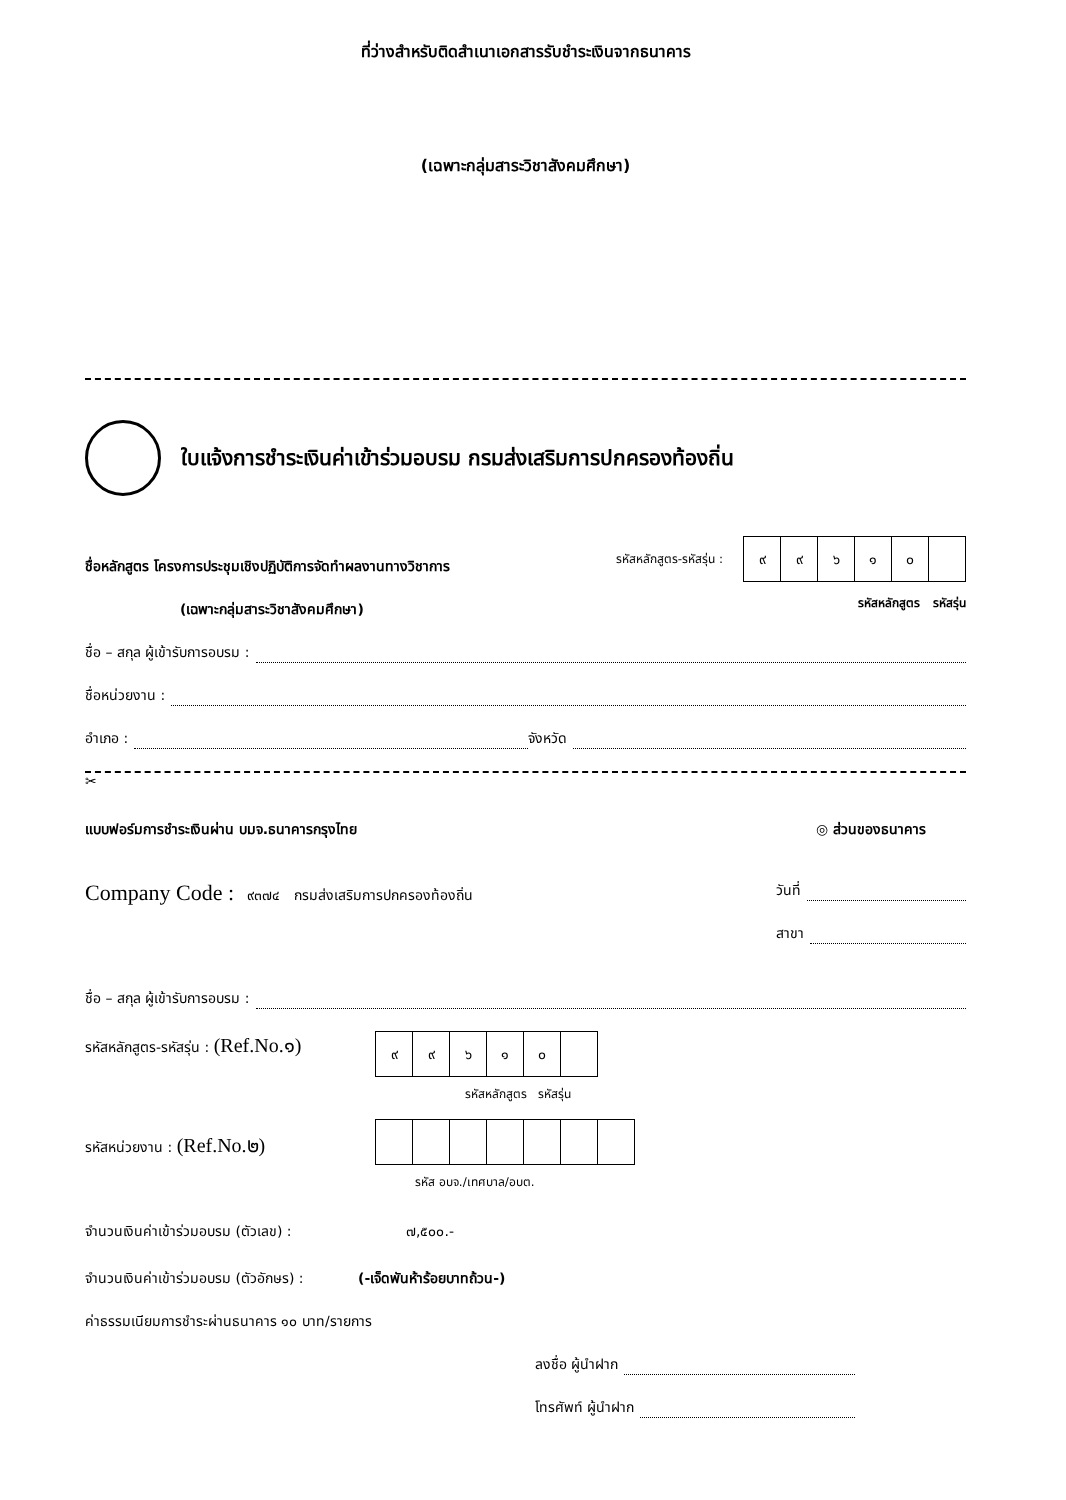ที่ว่างสำหรับติดสำเนาเอกสารรับชำระเงินจากธนาคาร
(เฉพาะกลุ่มสาระวิชาสังคมศึกษา)
ใบแจ้งการชำระเงินค่าเข้าร่วมอบรม กรมส่งเสริมการปกครองท้องถิ่น
ชื่อหลักสูตร โครงการประชุมเชิงปฏิบัติการจัดทำผลงานทางวิชาการ
(เฉพาะกลุ่มสาระวิชาสังคมศึกษา)
รหัสหลักสูตร-รหัสรุ่น :
| ๙ | ๙ | ๖ | ๑ | ๐ | |
รหัสหลักสูตร รหัสรุ่น
ชื่อ – สกุล ผู้เข้ารับการอบรม :
ชื่อหน่วยงาน :
อำเภอ : จังหวัด
✂
แบบฟอร์มการชำระเงินผ่าน บมจ.ธนาคารกรุงไทย ◎ ส่วนของธนาคาร
Company Code : ๙๓๗๔ กรมส่งเสริมการปกครองท้องถิ่น
วันที่
สาขา
ชื่อ – สกุล ผู้เข้ารับการอบรม :
รหัสหลักสูตร-รหัสรุ่น : (Ref.No.๑)
| ๙ | ๙ | ๖ | ๑ | ๐ | |
รหัสหลักสูตร รหัสรุ่น
รหัสหน่วยงาน : (Ref.No.๒)
รหัส อบจ./เทศบาล/อบต.
จำนวนเงินค่าเข้าร่วมอบรม (ตัวเลข) : ๗,๕๐๐.-
จำนวนเงินค่าเข้าร่วมอบรม (ตัวอักษร) : (-เจ็ดพันห้าร้อยบาทถ้วน-)
ค่าธรรมเนียมการชำระผ่านธนาคาร ๑๐ บาท/รายการ
ลงชื่อ ผู้นำฝาก
โทรศัพท์ ผู้นำฝาก